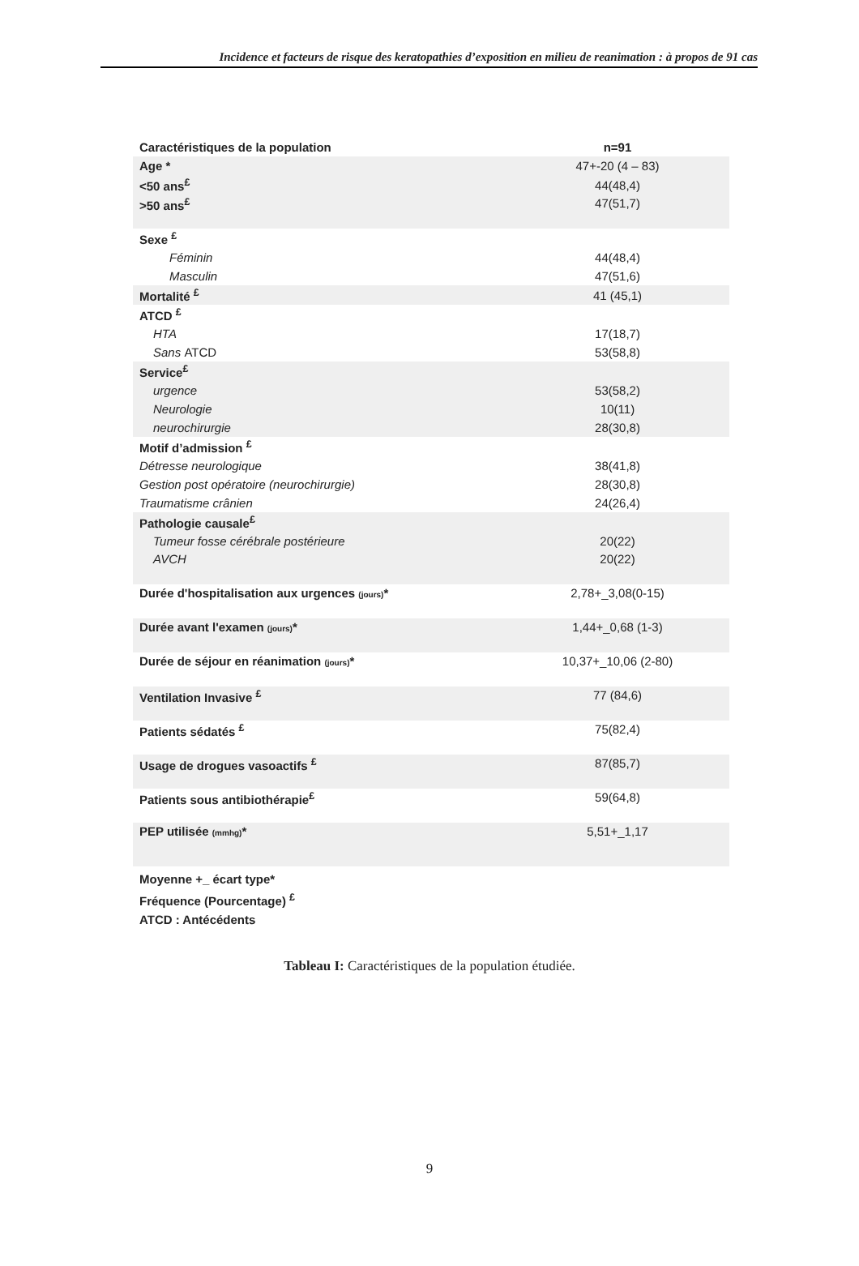Incidence et facteurs de risque des keratopathies d’exposition en milieu de reanimation : à propos de 91 cas
| Caractéristiques de la population | n=91 |
| --- | --- |
| Age * | 47+-20 (4 – 83) |
| <50 ans<sup>£</sup> | 44(48,4) |
| >50 ans<sup>£</sup> | 47(51,7) |
| Sexe <sup>£</sup> | |
| Féminin | 44(48,4) |
| Masculin | 47(51,6) |
| Mortalité <sup>£</sup> | 41 (45,1) |
| ATCD <sup>£</sup> | |
| HTA | 17(18,7) |
| Sans ATCD | 53(58,8) |
| Service<sup>£</sup> | |
| urgence | 53(58,2) |
| Neurologie | 10(11) |
| neurochirurgie | 28(30,8) |
| Motif d’admission <sup>£</sup> | |
| Détresse neurologique | 38(41,8) |
| Gestion post opératoire (neurochirurgie) | 28(30,8) |
| Traumatisme crânien | 24(26,4) |
| Pathologie causale<sup>£</sup> | |
| Tumeur fosse cérébrale postérieure | 20(22) |
| AVCH | 20(22) |
| Durée d'hospitalisation aux urgences (jours) * | 2,78+_3,08(0-15) |
| Durée avant l'examen (jours) * | 1,44+_0,68 (1-3) |
| Durée de séjour en réanimation (jours) * | 10,37+_10,06 (2-80) |
| Ventilation Invasive <sup>£</sup> | 77 (84,6) |
| Patients sédatés <sup>£</sup> | 75(82,4) |
| Usage de drogues vasoactifs <sup>£</sup> | 87(85,7) |
| Patients sous antibiothérapie<sup>£</sup> | 59(64,8) |
| PEP utilisée (mmhg) * | 5,51+_1,17 |
Moyenne +_ écart type*
Fréquence (Pourcentage) <sup>£</sup>
ATCD : Antécédents
Tableau I: Caractéristiques de la population étudiée.
9